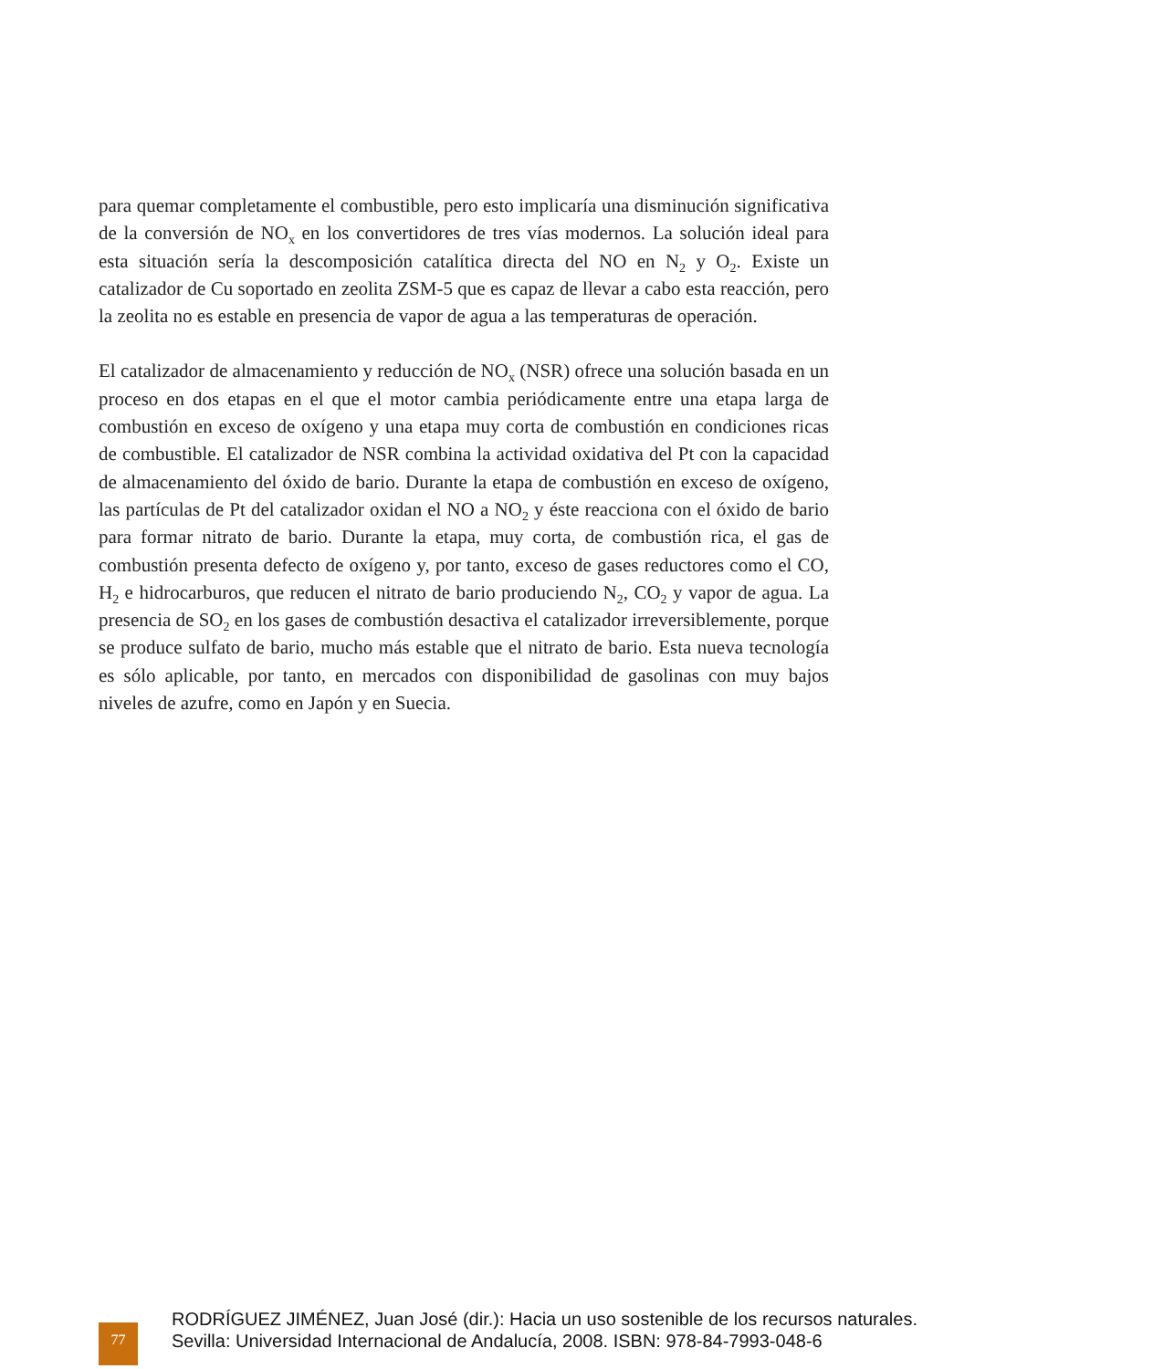para quemar completamente el combustible, pero esto implicaría una disminución significativa de la conversión de NO<sub>x</sub> en los convertidores de tres vías modernos. La solución ideal para esta situación sería la descomposición catalítica directa del NO en N<sub>2</sub> y O<sub>2</sub>. Existe un catalizador de Cu soportado en zeolita ZSM-5 que es capaz de llevar a cabo esta reacción, pero la zeolita no es estable en presencia de vapor de agua a las temperaturas de operación.
El catalizador de almacenamiento y reducción de NO<sub>x</sub> (NSR) ofrece una solución basada en un proceso en dos etapas en el que el motor cambia periódicamente entre una etapa larga de combustión en exceso de oxígeno y una etapa muy corta de combustión en condiciones ricas de combustible. El catalizador de NSR combina la actividad oxidativa del Pt con la capacidad de almacenamiento del óxido de bario. Durante la etapa de combustión en exceso de oxígeno, las partículas de Pt del catalizador oxidan el NO a NO<sub>2</sub> y éste reacciona con el óxido de bario para formar nitrato de bario. Durante la etapa, muy corta, de combustión rica, el gas de combustión presenta defecto de oxígeno y, por tanto, exceso de gases reductores como el CO, H<sub>2</sub> e hidrocarburos, que reducen el nitrato de bario produciendo N<sub>2</sub>, CO<sub>2</sub> y vapor de agua. La presencia de SO<sub>2</sub> en los gases de combustión desactiva el catalizador irreversiblemente, porque se produce sulfato de bario, mucho más estable que el nitrato de bario. Esta nueva tecnología es sólo aplicable, por tanto, en mercados con disponibilidad de gasolinas con muy bajos niveles de azufre, como en Japón y en Suecia.
77
RODRÍGUEZ JIMÉNEZ, Juan José (dir.): Hacia un uso sostenible de los recursos naturales.
Sevilla: Universidad Internacional de Andalucía, 2008. ISBN: 978-84-7993-048-6